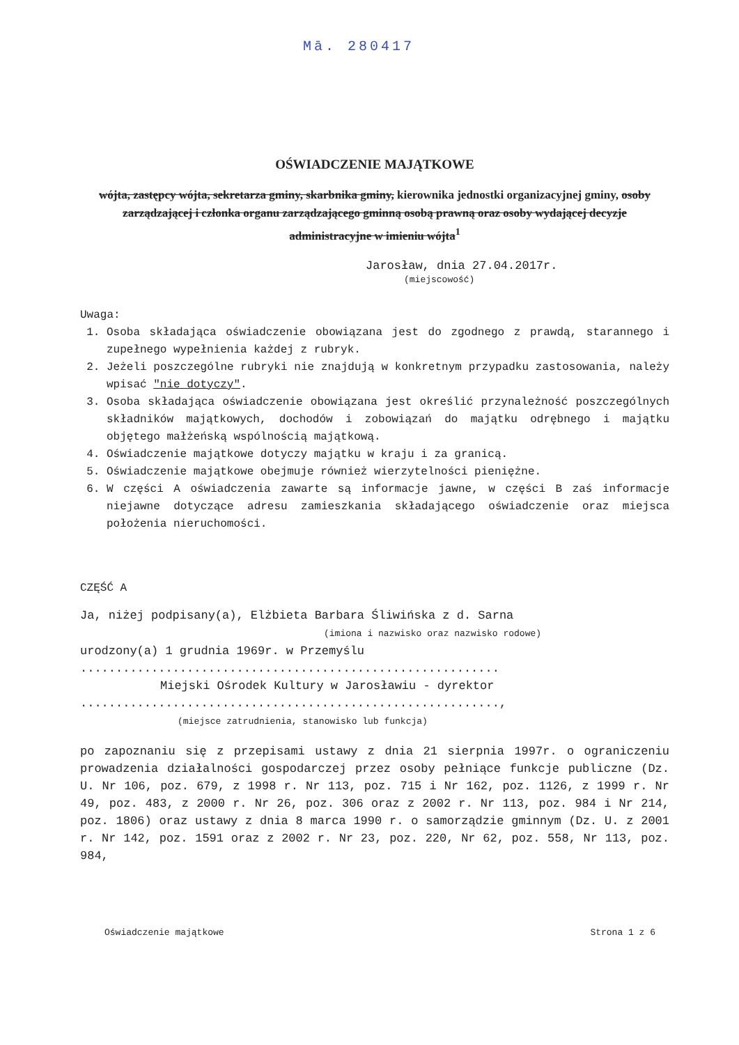Mā. 280417
OŚWIADCZENIE MAJĄTKOWE
wójta, zastępcy wójta, sekretarza gminy, skarbnika gminy, kierownika jednostki organizacyjnej gminy, osoby zarządzającej i członka organu zarządzającego gminną osobą prawną oraz osoby wydającej decyzje administracyjne w imieniu wójta<sup>1</sup>
Jarosław, dnia 27.04.2017r.
(miejscowość)
Uwaga:
1. Osoba składająca oświadczenie obowiązana jest do zgodnego z prawdą, starannego i zupełnego wypełnienia każdej z rubryk.
2. Jeżeli poszczególne rubryki nie znajdują w konkretnym przypadku zastosowania, należy wpisać "nie dotyczy".
3. Osoba składająca oświadczenie obowiązana jest określić przynależność poszczególnych składników majątkowych, dochodów i zobowiązań do majątku odrębnego i majątku objętego małżeńską wspólnością majątkową.
4. Oświadczenie majątkowe dotyczy majątku w kraju i za granicą.
5. Oświadczenie majątkowe obejmuje również wierzytelności pieniężne.
6. W części A oświadczenia zawarte są informacje jawne, w części B zaś informacje niejawne dotyczące adresu zamieszkania składającego oświadczenie oraz miejsca położenia nieruchomości.
CZĘŚĆ A
Ja, niżej podpisany(a), Elżbieta Barbara Śliwińska z d. Sarna
(imiona i nazwisko oraz nazwisko rodowe)
urodzony(a) 1 grudnia 1969r. w Przemyślu
...........................................................
Miejski Ośrodek Kultury w Jarosławiu - dyrektor
...........................................................,
(miejsce zatrudnienia, stanowisko lub funkcja)
po zapoznaniu się z przepisami ustawy z dnia 21 sierpnia 1997r. o ograniczeniu prowadzenia działalności gospodarczej przez osoby pełniące funkcje publiczne (Dz. U. Nr 106, poz. 679, z 1998 r. Nr 113, poz. 715 i Nr 162, poz. 1126, z 1999 r. Nr 49, poz. 483, z 2000 r. Nr 26, poz. 306 oraz z 2002 r. Nr 113, poz. 984 i Nr 214, poz. 1806) oraz ustawy z dnia 8 marca 1990 r. o samorządzie gminnym (Dz. U. z 2001 r. Nr 142, poz. 1591 oraz z 2002 r. Nr 23, poz. 220, Nr 62, poz. 558, Nr 113, poz. 984,
Oświadczenie majątkowe Strona 1 z 6